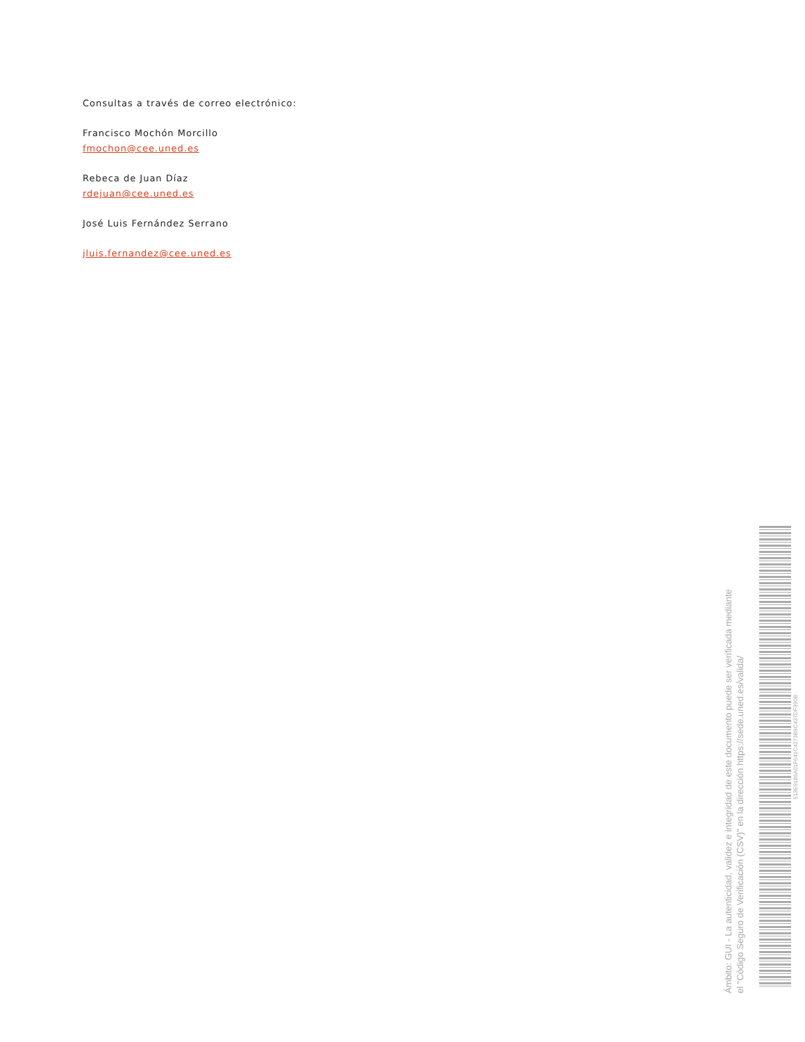Consultas a través de correo electrónico:
Francisco Mochón Morcillo
fmochon@cee.uned.es
Rebeca de Juan Díaz
rdejuan@cee.uned.es
José Luis Fernández Serrano
jluis.fernandez@cee.uned.es
Ámbito: GUI - La autenticidad, validez e integridad de este documento puede ser verificada mediante
el "Código Seguro de Verificación (CSV)" en la dirección https://sede.uned.es/valida/
513E9186A01F641C4273B9C437DF390B